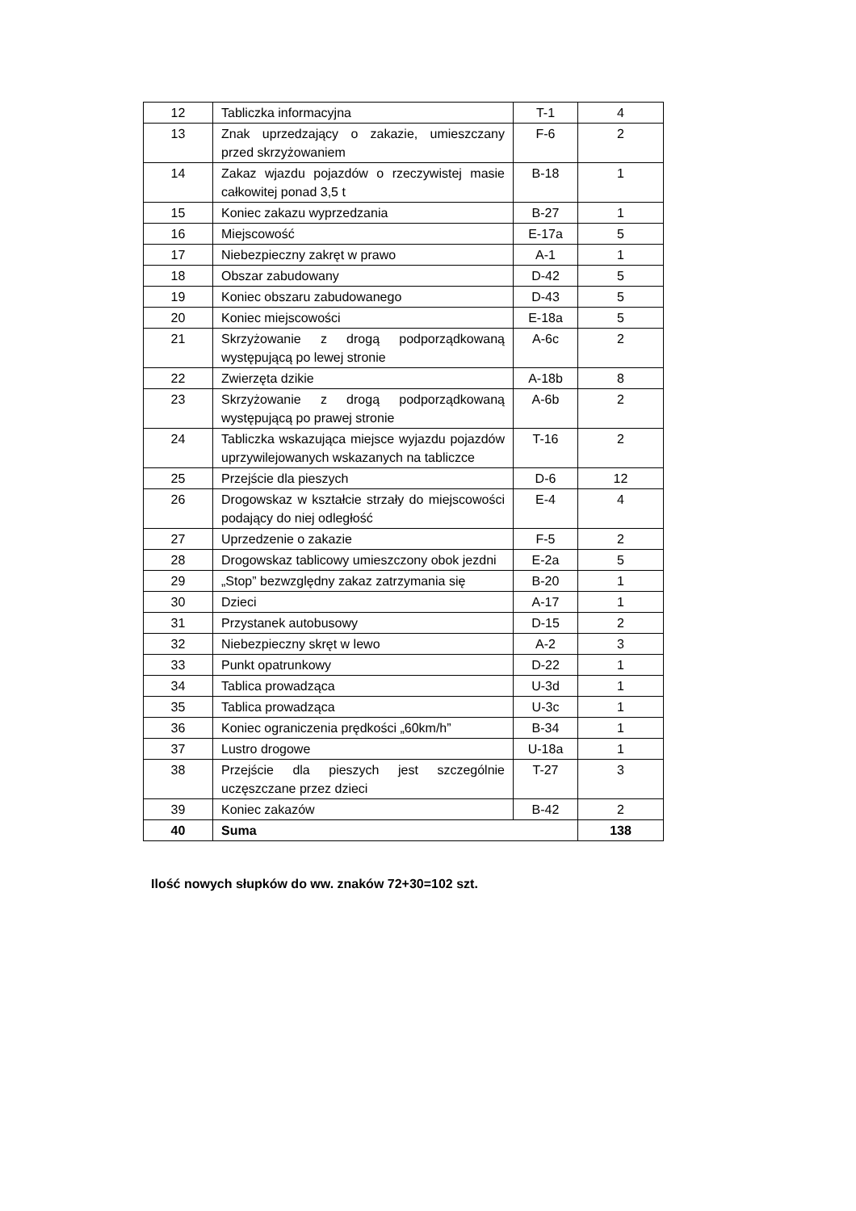| 12 | Tabliczka informacyjna | T-1 | 4 |
| 13 | Znak uprzedzający o zakazie, umieszczany przed skrzyżowaniem | F-6 | 2 |
| 14 | Zakaz wjazdu pojazdów o rzeczywistej masie całkowitej ponad 3,5 t | B-18 | 1 |
| 15 | Koniec zakazu wyprzedzania | B-27 | 1 |
| 16 | Miejscowość | E-17a | 5 |
| 17 | Niebezpieczny zakręt w prawo | A-1 | 1 |
| 18 | Obszar zabudowany | D-42 | 5 |
| 19 | Koniec obszaru zabudowanego | D-43 | 5 |
| 20 | Koniec miejscowości | E-18a | 5 |
| 21 | Skrzyżowanie z drogą podporządkowaną występującą po lewej stronie | A-6c | 2 |
| 22 | Zwierzęta dzikie | A-18b | 8 |
| 23 | Skrzyżowanie z drogą podporządkowaną występującą po prawej stronie | A-6b | 2 |
| 24 | Tabliczka wskazująca miejsce wyjazdu pojazdów uprzywilejowanych wskazanych na tabliczce | T-16 | 2 |
| 25 | Przejście dla pieszych | D-6 | 12 |
| 26 | Drogowskaz w kształcie strzały do miejscowości podający do niej odległość | E-4 | 4 |
| 27 | Uprzedzenie o zakazie | F-5 | 2 |
| 28 | Drogowskaz tablicowy umieszczony obok jezdni | E-2a | 5 |
| 29 | „Stop” bezwzględny zakaz zatrzymania się | B-20 | 1 |
| 30 | Dzieci | A-17 | 1 |
| 31 | Przystanek autobusowy | D-15 | 2 |
| 32 | Niebezpieczny skręt w lewo | A-2 | 3 |
| 33 | Punkt opatrunkowy | D-22 | 1 |
| 34 | Tablica prowadząca | U-3d | 1 |
| 35 | Tablica prowadząca | U-3c | 1 |
| 36 | Koniec ograniczenia prędkości „60km/h” | B-34 | 1 |
| 37 | Lustro drogowe | U-18a | 1 |
| 38 | Przejście dla pieszych jest szczególnie uczęszczane przez dzieci | T-27 | 3 |
| 39 | Koniec zakazów | B-42 | 2 |
| 40 | Suma | | 138 |
Ilość nowych słupków do ww. znaków 72+30=102 szt.